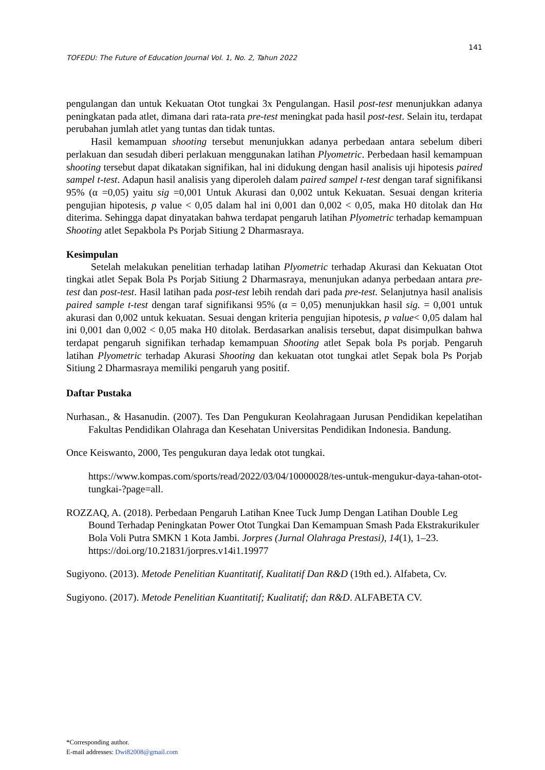141
TOFEDU: The Future of Education Journal Vol. 1, No. 2, Tahun 2022
pengulangan dan untuk Kekuatan Otot tungkai 3x Pengulangan. Hasil post-test menunjukkan adanya peningkatan pada atlet, dimana dari rata-rata pre-test meningkat pada hasil post-test. Selain itu, terdapat perubahan jumlah atlet yang tuntas dan tidak tuntas.
Hasil kemampuan shooting tersebut menunjukkan adanya perbedaan antara sebelum diberi perlakuan dan sesudah diberi perlakuan menggunakan latihan Plyometric. Perbedaan hasil kemampuan shooting tersebut dapat dikatakan signifikan, hal ini didukung dengan hasil analisis uji hipotesis paired sampel t-test. Adapun hasil analisis yang diperoleh dalam paired sampel t-test dengan taraf signifikansi 95% (α =0,05) yaitu sig =0,001 Untuk Akurasi dan 0,002 untuk Kekuatan. Sesuai dengan kriteria pengujian hipotesis, p value < 0,05 dalam hal ini 0,001 dan 0,002 < 0,05, maka H0 ditolak dan Hα diterima. Sehingga dapat dinyatakan bahwa terdapat pengaruh latihan Plyometric terhadap kemampuan Shooting atlet Sepakbola Ps Porjab Sitiung 2 Dharmasraya.
Kesimpulan
Setelah melakukan penelitian terhadap latihan Plyometric terhadap Akurasi dan Kekuatan Otot tingkai atlet Sepak Bola Ps Porjab Sitiung 2 Dharmasraya, menunjukan adanya perbedaan antara pre-test dan post-test. Hasil latihan pada post-test lebih rendah dari pada pre-test. Selanjutnya hasil analisis paired sample t-test dengan taraf signifikansi 95% (α = 0,05) menunjukkan hasil sig. = 0,001 untuk akurasi dan 0,002 untuk kekuatan. Sesuai dengan kriteria pengujian hipotesis, p value< 0,05 dalam hal ini 0,001 dan 0,002 < 0,05 maka H0 ditolak. Berdasarkan analisis tersebut, dapat disimpulkan bahwa terdapat pengaruh signifikan terhadap kemampuan Shooting atlet Sepak bola Ps porjab. Pengaruh latihan Plyometric terhadap Akurasi Shooting dan kekuatan otot tungkai atlet Sepak bola Ps Porjab Sitiung 2 Dharmasraya memiliki pengaruh yang positif.
Daftar Pustaka
Nurhasan., & Hasanudin. (2007). Tes Dan Pengukuran Keolahragaan Jurusan Pendidikan kepelatihan Fakultas Pendidikan Olahraga dan Kesehatan Universitas Pendidikan Indonesia. Bandung.
Once Keiswanto, 2000, Tes pengukuran daya ledak otot tungkai.
https://www.kompas.com/sports/read/2022/03/04/10000028/tes-untuk-mengukur-daya-tahan-otot-tungkai-?page=all.
ROZZAQ, A. (2018). Perbedaan Pengaruh Latihan Knee Tuck Jump Dengan Latihan Double Leg Bound Terhadap Peningkatan Power Otot Tungkai Dan Kemampuan Smash Pada Ekstrakurikuler Bola Voli Putra SMKN 1 Kota Jambi. Jorpres (Jurnal Olahraga Prestasi), 14(1), 1–23. https://doi.org/10.21831/jorpres.v14i1.19977
Sugiyono. (2013). Metode Penelitian Kuantitatif, Kualitatif Dan R&D (19th ed.). Alfabeta, Cv.
Sugiyono. (2017). Metode Penelitian Kuantitatif; Kualitatif; dan R&D. ALFABETA CV.
*Corresponding author.
E-mail addresses: Dwi82008@gmail.com